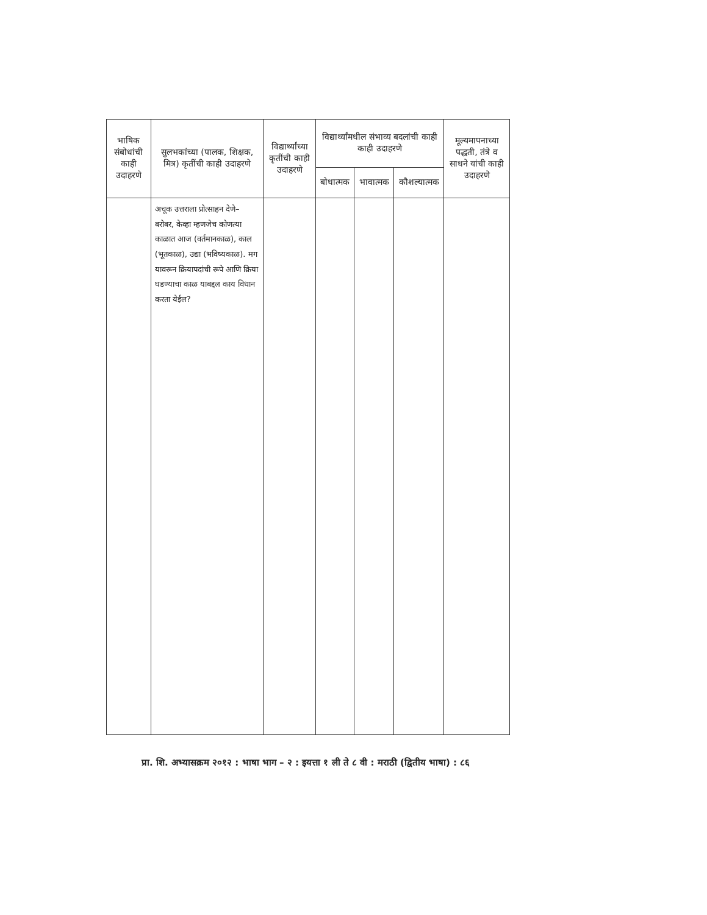| भाषिक संबोधांची काही उदाहरणे | सुलभकांच्या (पालक, शिक्षक, मित्र) कृतींची काही उदाहरणे | विद्यार्थ्यांच्या कृतींची काही उदाहरणे | विद्यार्थ्यांमधील संभाव्य बदलांची काही काही उदाहरणे | | | मूल्यमापनाच्या पद्धती, तंत्रे व साधने यांची काही उदाहरणे |
| --- | --- | --- | --- | --- | --- | --- |
| | | | बोधात्मक | भावात्मक | कौशल्यात्मक | |
| | अचूक उत्तराला प्रोत्साहन देणे– बरोबर, केव्हा म्हणजेच कोणत्या काळात आज (वर्तमानकाळ), काल (भूतकाळ), उद्या (भविष्यकाळ). मग यावरून क्रियापदांची रूपे आणि क्रिया घडण्याचा काळ याबद्दल काय विधान करता येईल? | | | | | |
प्रा. शि. अभ्यासक्रम २०१२ : भाषा भाग – २ : इयत्ता १ ली ते ८ वी : मराठी (द्वितीय भाषा) : ८६